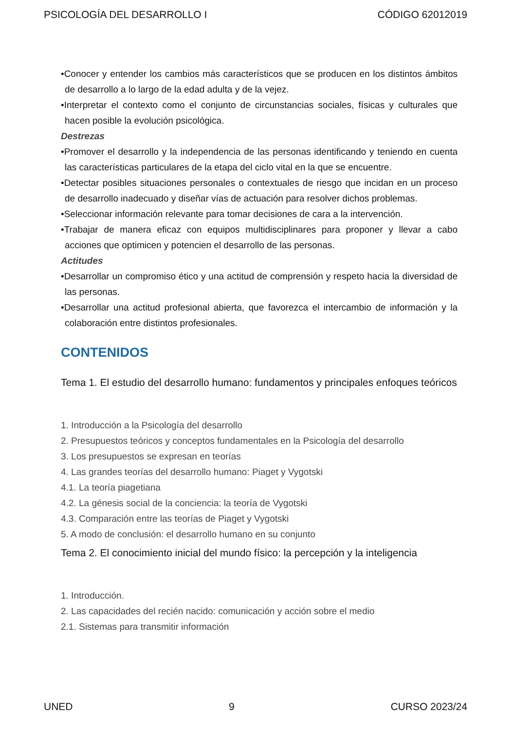PSICOLOGÍA DEL DESARROLLO I CÓDIGO 62012019
•Conocer y entender los cambios más característicos que se producen en los distintos ámbitos de desarrollo a lo largo de la edad adulta y de la vejez.
•Interpretar el contexto como el conjunto de circunstancias sociales, físicas y culturales que hacen posible la evolución psicológica.
Destrezas
•Promover el desarrollo y la independencia de las personas identificando y teniendo en cuenta las características particulares de la etapa del ciclo vital en la que se encuentre.
•Detectar posibles situaciones personales o contextuales de riesgo que incidan en un proceso de desarrollo inadecuado y diseñar vías de actuación para resolver dichos problemas.
•Seleccionar información relevante para tomar decisiones de cara a la intervención.
•Trabajar de manera eficaz con equipos multidisciplinares para proponer y llevar a cabo acciones que optimicen y potencien el desarrollo de las personas.
Actitudes
•Desarrollar un compromiso ético y una actitud de comprensión y respeto hacia la diversidad de las personas.
•Desarrollar una actitud profesional abierta, que favorezca el intercambio de información y la colaboración entre distintos profesionales.
CONTENIDOS
Tema 1. El estudio del desarrollo humano: fundamentos y principales enfoques teóricos
1. Introducción a la Psicología del desarrollo
2. Presupuestos teóricos y conceptos fundamentales en la Psicología del desarrollo
3. Los presupuestos se expresan en teorías
4. Las grandes teorías del desarrollo humano: Piaget y Vygotski
4.1. La teoría piagetiana
4.2. La génesis social de la conciencia: la teoría de Vygotski
4.3. Comparación entre las teorías de Piaget y Vygotski
5. A modo de conclusión: el desarrollo humano en su conjunto
Tema 2. El conocimiento inicial del mundo físico: la percepción y la inteligencia
1. Introducción.
2. Las capacidades del recién nacido: comunicación y acción sobre el medio
2.1. Sistemas para transmitir información
UNED 9 CURSO 2023/24